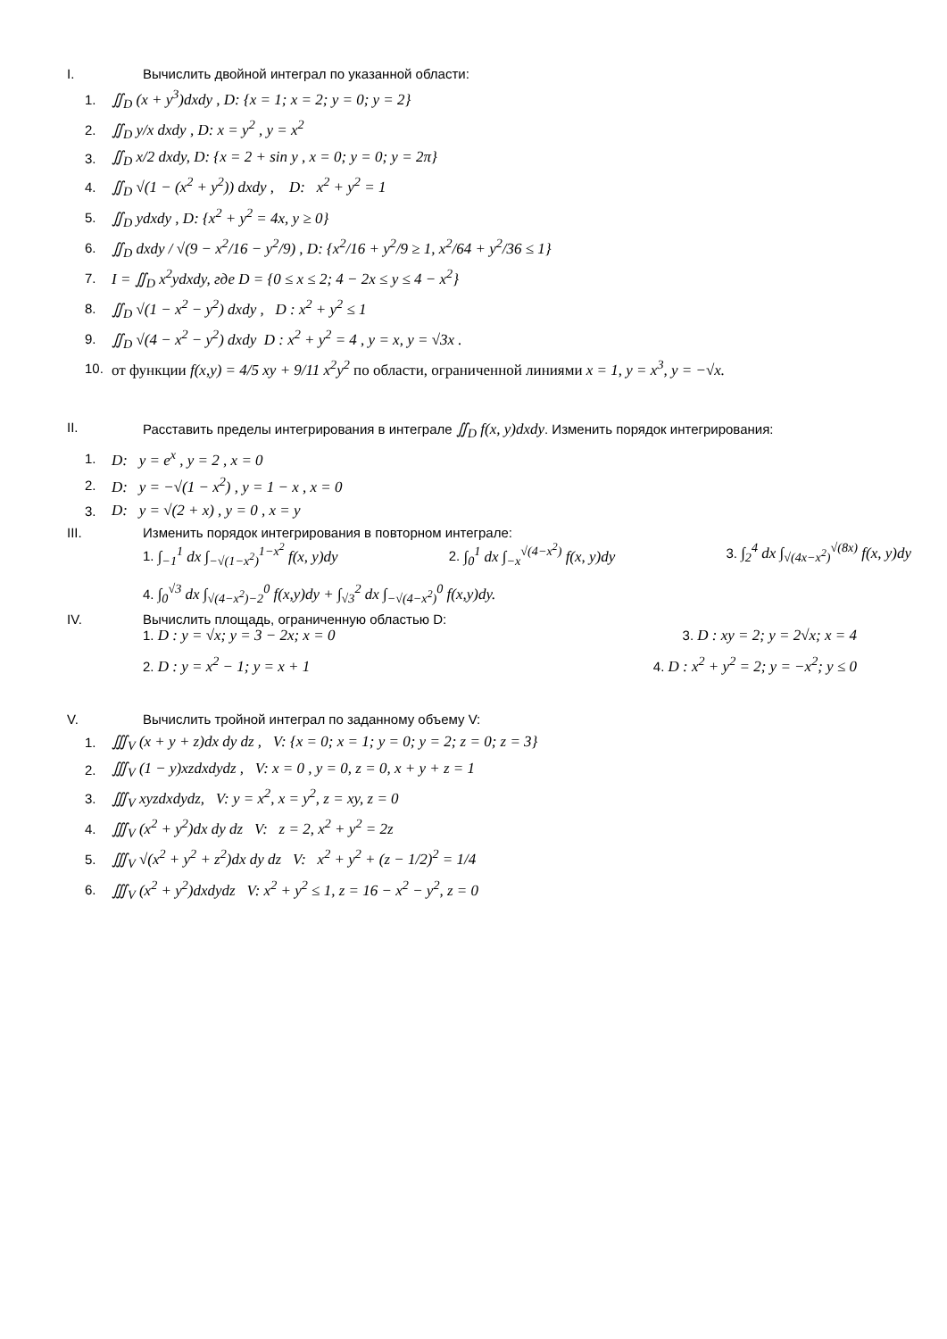I. Вычислить двойной интеграл по указанной области:
1. ∬<sub>D</sub> (x + y<sup>3</sup>)dxdy , D: {x = 1; x = 2; y = 0; y = 2}
2. ∬<sub>D</sub> y/x dxdy , D: x = y<sup>2</sup> , y = x<sup>2</sup>
3. ∬<sub>D</sub> x/2 dxdy, D: {x = 2 + sin y , x = 0; y = 0; y = 2π}
4. ∬<sub>D</sub> √(1 − (x<sup>2</sup> + y<sup>2</sup>)) dxdy , D: x<sup>2</sup> + y<sup>2</sup> = 1
5. ∬<sub>D</sub> ydxdy , D: {x<sup>2</sup> + y<sup>2</sup> = 4x, y ≥ 0}
6. ∬<sub>D</sub> dxdy / √(9 − x<sup>2</sup>/16 − y<sup>2</sup>/9) , D: {x<sup>2</sup>/16 + y<sup>2</sup>/9 ≥ 1, x<sup>2</sup>/64 + y<sup>2</sup>/36 ≤ 1}
7. I = ∬<sub>D</sub> x<sup>2</sup>ydxdy, где D = {0 ≤ x ≤ 2; 4 − 2x ≤ y ≤ 4 − x<sup>2</sup>}
8. ∬<sub>D</sub> √(1 − x<sup>2</sup> − y<sup>2</sup>) dxdy , D : x<sup>2</sup> + y<sup>2</sup> ≤ 1
9. ∬<sub>D</sub> √(4 − x<sup>2</sup> − y<sup>2</sup>) dxdy D : x<sup>2</sup> + y<sup>2</sup> = 4 , y = x, y = √3x .
10. от функции f(x,y) = 4/5 xy + 9/11 x<sup>2</sup>y<sup>2</sup> по области, ограниченной линиями x = 1, y = x<sup>3</sup>, y = −√x.
II. Расставить пределы интегрирования в интеграле ∬<sub>D</sub> f(x, y)dxdy. Изменить порядок интегрирования:
1. D: y = e<sup>x</sup> , y = 2 , x = 0
2. D: y = −√(1 − x<sup>2</sup>) , y = 1 − x , x = 0
3. D: y = √(2 + x) , y = 0 , x = y
III. Изменить порядок интегрирования в повторном интеграле:
1. ∫<sub>−1</sub><sup>1</sup> dx ∫<sub>−√(1−x<sup>2</sup>)</sub><sup>1−x<sup>2</sup></sup> f(x, y)dy 2. ∫<sub>0</sub><sup>1</sup> dx ∫<sub>−x</sub><sup>√(4−x<sup>2</sup>)</sup> f(x, y)dy 3. ∫<sub>2</sub><sup>4</sup> dx ∫<sub>√(4x−x<sup>2</sup>)</sub><sup>√(8x)</sup> f(x, y)dy
4. ∫<sub>0</sub><sup>√3</sup> dx ∫<sub>√(4−x<sup>2</sup>)−2</sub><sup>0</sup> f(x,y)dy + ∫<sub>√3</sub><sup>2</sup> dx ∫<sub>−√(4−x<sup>2</sup>)</sub><sup>0</sup> f(x,y)dy.
IV. Вычислить площадь, ограниченную областью D:
1. D : y = √x; y = 3 − 2x; x = 0 3. D : xy = 2; y = 2√x; x = 4
2. D : y = x<sup>2</sup> − 1; y = x + 1 4. D : x<sup>2</sup> + y<sup>2</sup> = 2; y = −x<sup>2</sup>; y ≤ 0
V. Вычислить тройной интеграл по заданному объему V:
1. ∭<sub>V</sub> (x + y + z)dx dy dz , V: {x = 0; x = 1; y = 0; y = 2; z = 0; z = 3}
2. ∭<sub>V</sub> (1 − y)xzdxdydz , V: x = 0 , y = 0, z = 0, x + y + z = 1
3. ∭<sub>V</sub> xyzdxdydz, V: y = x<sup>2</sup>, x = y<sup>2</sup>, z = xy, z = 0
4. ∭<sub>V</sub> (x<sup>2</sup> + y<sup>2</sup>)dx dy dz V: z = 2, x<sup>2</sup> + y<sup>2</sup> = 2z
5. ∭<sub>V</sub> √(x<sup>2</sup> + y<sup>2</sup> + z<sup>2</sup>)dx dy dz V: x<sup>2</sup> + y<sup>2</sup> + (z − 1/2)<sup>2</sup> = 1/4
6. ∭<sub>V</sub> (x<sup>2</sup> + y<sup>2</sup>)dxdydz V: x<sup>2</sup> + y<sup>2</sup> ≤ 1, z = 16 − x<sup>2</sup> − y<sup>2</sup>, z = 0